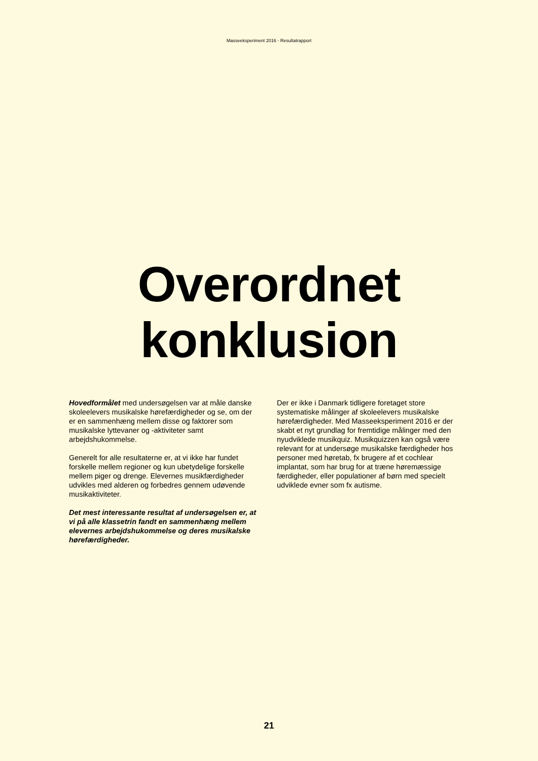Masseeksperiment 2016 - Resultatrapport
Overordnet
konklusion
Hovedformålet med undersøgelsen var at måle danske skoleelevers musikalske hørefærdigheder og se, om der er en sammenhæng mellem disse og faktorer som musikalske lyttevaner og -aktiviteter samt arbejdshukommelse.
Generelt for alle resultaterne er, at vi ikke har fundet forskelle mellem regioner og kun ubetydelige forskelle mellem piger og drenge. Elevernes musikfærdigheder udvikles med alderen og forbedres gennem udøvende musikaktiviteter.
Det mest interessante resultat af undersøgelsen er, at vi på alle klassetrin fandt en sammenhæng mellem elevernes arbejdshukommelse og deres musikalske hørefærdigheder.
Der er ikke i Danmark tidligere foretaget store systematiske målinger af skoleelevers musikalske hørefærdigheder. Med Masseeksperiment 2016 er der skabt et nyt grundlag for fremtidige målinger med den nyudviklede musikquiz. Musikquizzen kan også være relevant for at undersøge musikalske færdigheder hos personer med høretab, fx brugere af et cochlear implantat, som har brug for at træne høremæssige færdigheder, eller populationer af børn med specielt udviklede evner som fx autisme.
21